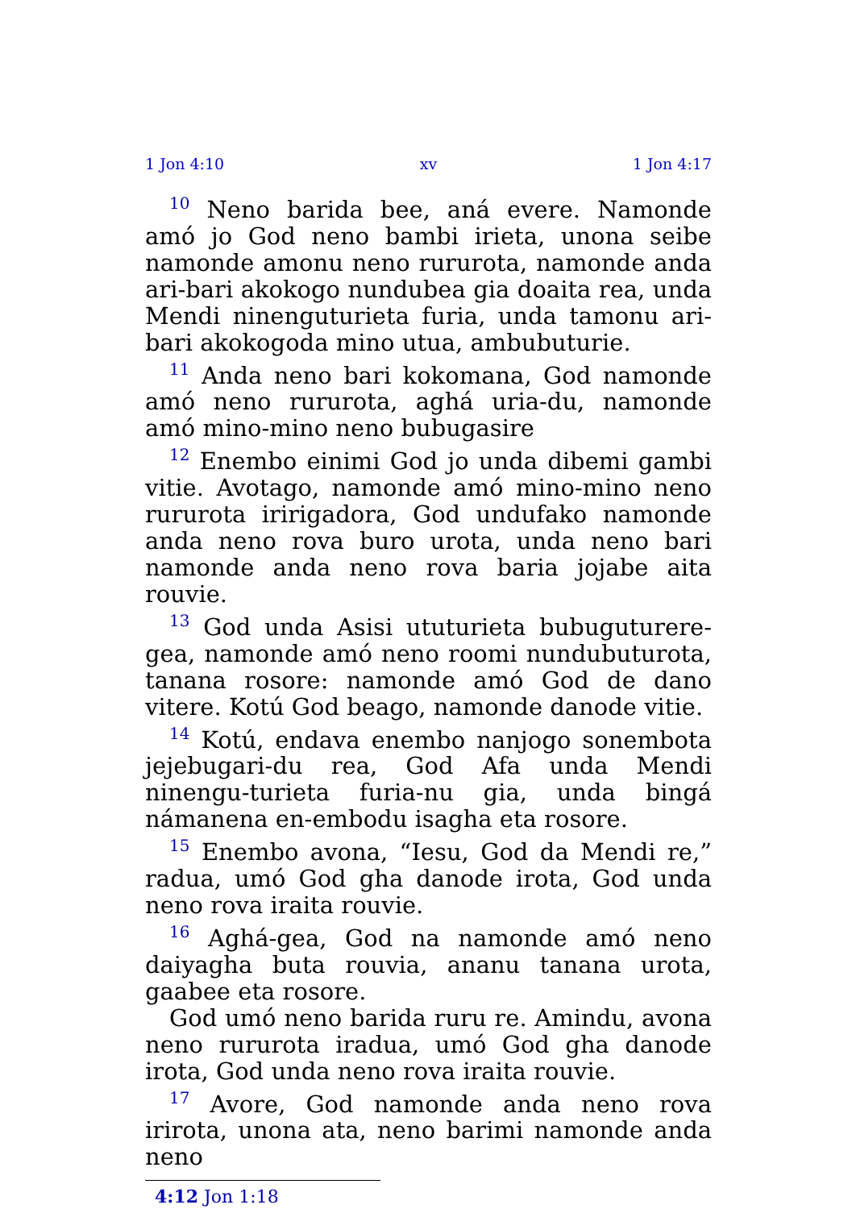1 Jon 4:10 xv 1 Jon 4:17
<sup>10</sup> Neno barida bee, aná evere. Namonde amó jo God neno bambi irieta, unona seibe namonde amonu neno rururota, namonde anda ari-bari akokogo nundubea gia doaita rea, unda Mendi ninenguturieta furia, unda tamonu ari-bari akokogoda mino utua, ambubuturie.
<sup>11</sup> Anda neno bari kokomana, God namonde amó neno rururota, aghá uria-du, namonde amó mino-mino neno bubugasire
<sup>12</sup> Enembo einimi God jo unda dibemi gambi vitie. Avotago, namonde amó mino-mino neno rururota iririgadora, God undufako namonde anda neno rova buro urota, unda neno bari namonde anda neno rova baria jojabe aita rouvie.
<sup>13</sup> God unda Asisi ututurieta bubuguturere-gea, namonde amó neno roomi nundubuturota, tanana rosore: namonde amó God de dano vitere. Kotú God beago, namonde danode vitie.
<sup>14</sup> Kotú, endava enembo nanjogo sonembota jejebugari-du rea, God Afa unda Mendi ninengu-turieta furia-nu gia, unda bingá námanena en-embodu isagha eta rosore.
<sup>15</sup> Enembo avona, “Iesu, God da Mendi re,” radua, umó God gha danode irota, God unda neno rova iraita rouvie.
<sup>16</sup> Aghá-gea, God na namonde amó neno daiyagha buta rouvia, ananu tanana urota, gaabee eta rosore.
God umó neno barida ruru re. Amindu, avona neno rururota iradua, umó God gha danode irota, God unda neno rova iraita rouvie.
<sup>17</sup> Avore, God namonde anda neno rova irirota, unona ata, neno barimi namonde anda neno
4:12 Jon 1:18